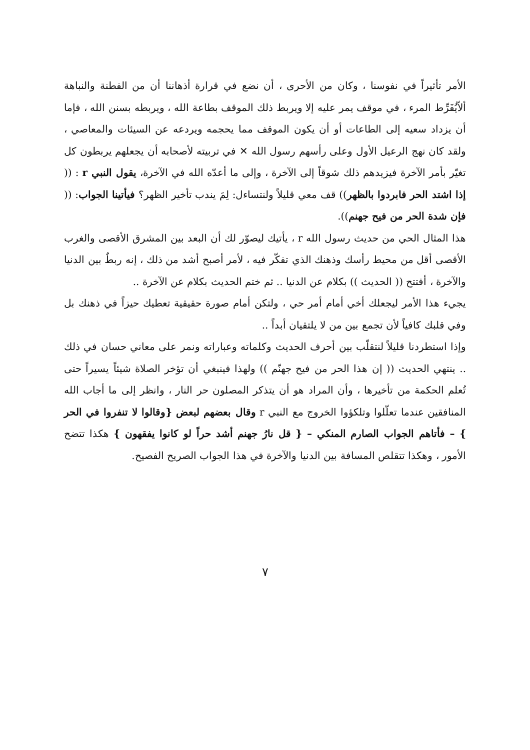الأمر تأثيراً في نفوسنا ، وكان من الأحرى ، أن نضع في قرارة أذهاننا أن من الفطنة والنباهة ألاّيُفَرِّط المرء ، في موقف يمر عليه إلا ويربط ذلك الموقف بطاعة الله ، ويربطه بسنن الله ، فإما أن يزداد سعيه إلى الطاعات أو أن يكون الموقف مما يحجمه ويردعه عن السيئات والمعاصي ، ولقد كان نهج الرعيل الأول وعلى رأسهم رسول الله ✕ في تربيته لأصحابه أن يجعلهم يربطون كل تغيّر بأمر الآخرة فيزيدهم ذلك شوقاً إلى الآخرة ، وإلى ما أعدّه الله في الآخرة، يقول النبي r : (( إذا اشتد الحر فابردوا بالظهر)) قف معي قليلاً ولنتساءل: لِمَ يندب تأخير الظهر؟ فيأتينا الجواب: (( فإن شدة الحر من فيح جهنم)).
هذا المثال الحي من حديث رسول الله r ، يأتيك ليصوّر لك أن البعد بين المشرق الأقصى والغرب الأقصى أقل من محيط رأسك وذهنك الذي تفكّر فيه ، لأمر أصبح أشد من ذلك ، إنه ربطٌ بين الدنيا والآخرة ، أفتتح (( الحديث )) بكلام عن الدنيا .. ثم ختم الحديث بكلام عن الآخرة ..
يجيء هذا الأمر ليجعلك أخي أمام أمر حي ، ولتكن أمام صورة حقيقية تعطيك حيزاً في ذهنك بل وفي قلبك كافياً لأن تجمع بين من لا يلتقيان أبداً ..
وإذا استطردنا قليلاً لنتقلّب بين أحرف الحديث وكلماته وعباراته ونمر على معاني حسان في ذلك .. ينتهي الحديث (( إن هذا الحر من فيح جهنّم )) ولهذا فينبغي أن تؤخر الصلاة شيئاً يسيراً حتى تُعلم الحكمة من تأخيرها ، وأن المراد هو أن يتذكر المصلون حر النار ، وانظر إلى ما أجاب الله المنافقين عندما تعلّلوا وتلكؤوا الخروج مع النبي r وقال بعضهم لبعض {وقالوا لا تنفروا في الحر } – فأتاهم الجواب الصارم المنكي – { قل نارُ جهنم أشد حراً لو كانوا يفقهون } هكذا تتضح الأمور ، وهكذا تتقلص المسافة بين الدنيا والآخرة في هذا الجواب الصريح الفصيح.
٧